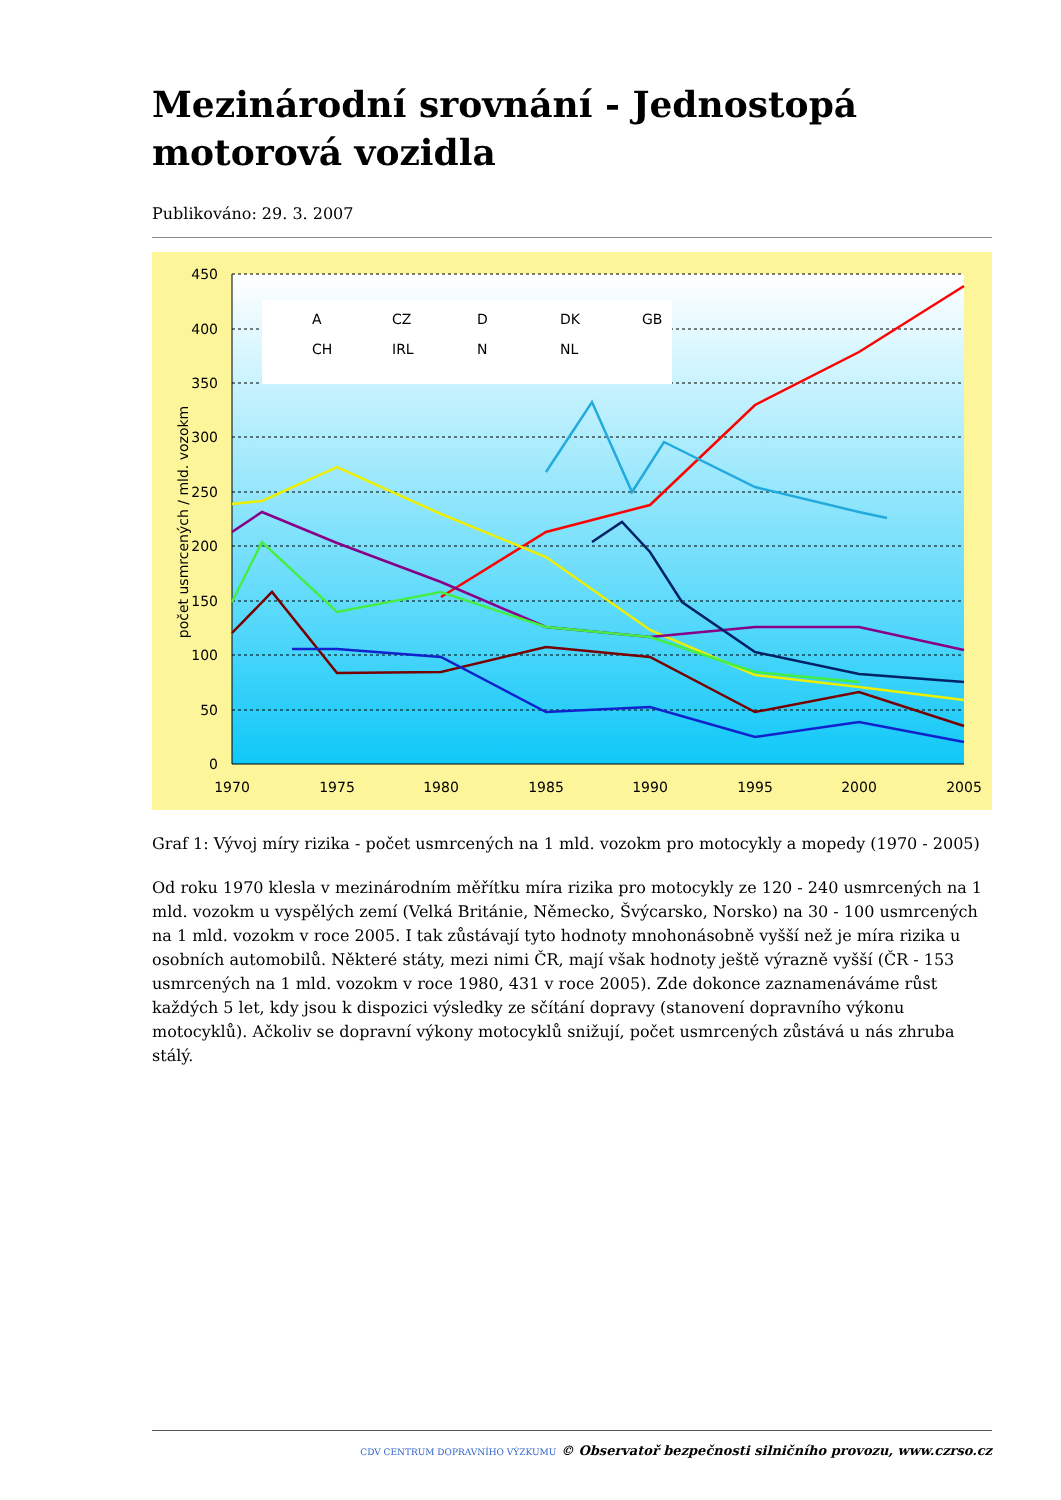Mezinárodní srovnání - Jednostopá motorová vozidla
Publikováno: 29. 3. 2007
450
400
350
300
250
200
150
100
50
0
1970
1975
1980
1985
1990
1995
2000
2005
počet usmrcených / mld. vozokm
A
CZ
D
DK
GB
CH
IRL
N
NL
Graf 1: Vývoj míry rizika - počet usmrcených na 1 mld. vozokm pro motocykly a mopedy (1970 - 2005)
Od roku 1970 klesla v mezinárodním měřítku míra rizika pro motocykly ze 120 - 240 usmrcených na 1 mld. vozokm u vyspělých zemí (Velká Británie, Německo, Švýcarsko, Norsko) na 30 - 100 usmrcených na 1 mld. vozokm v roce 2005. I tak zůstávají tyto hodnoty mnohonásobně vyšší než je míra rizika u osobních automobilů. Některé státy, mezi nimi ČR, mají však hodnoty ještě výrazně vyšší (ČR - 153 usmrcených na 1 mld. vozokm v roce 1980, 431 v roce 2005). Zde dokonce zaznamenáváme růst každých 5 let, kdy jsou k dispozici výsledky ze sčítání dopravy (stanovení dopravního výkonu motocyklů). Ačkoliv se dopravní výkony motocyklů snižují, počet usmrcených zůstává u nás zhruba stálý.
CDV CENTRUM DOPRAVNÍHO VÝZKUMU © Observatoř bezpečnosti silničního provozu, www.czrso.cz